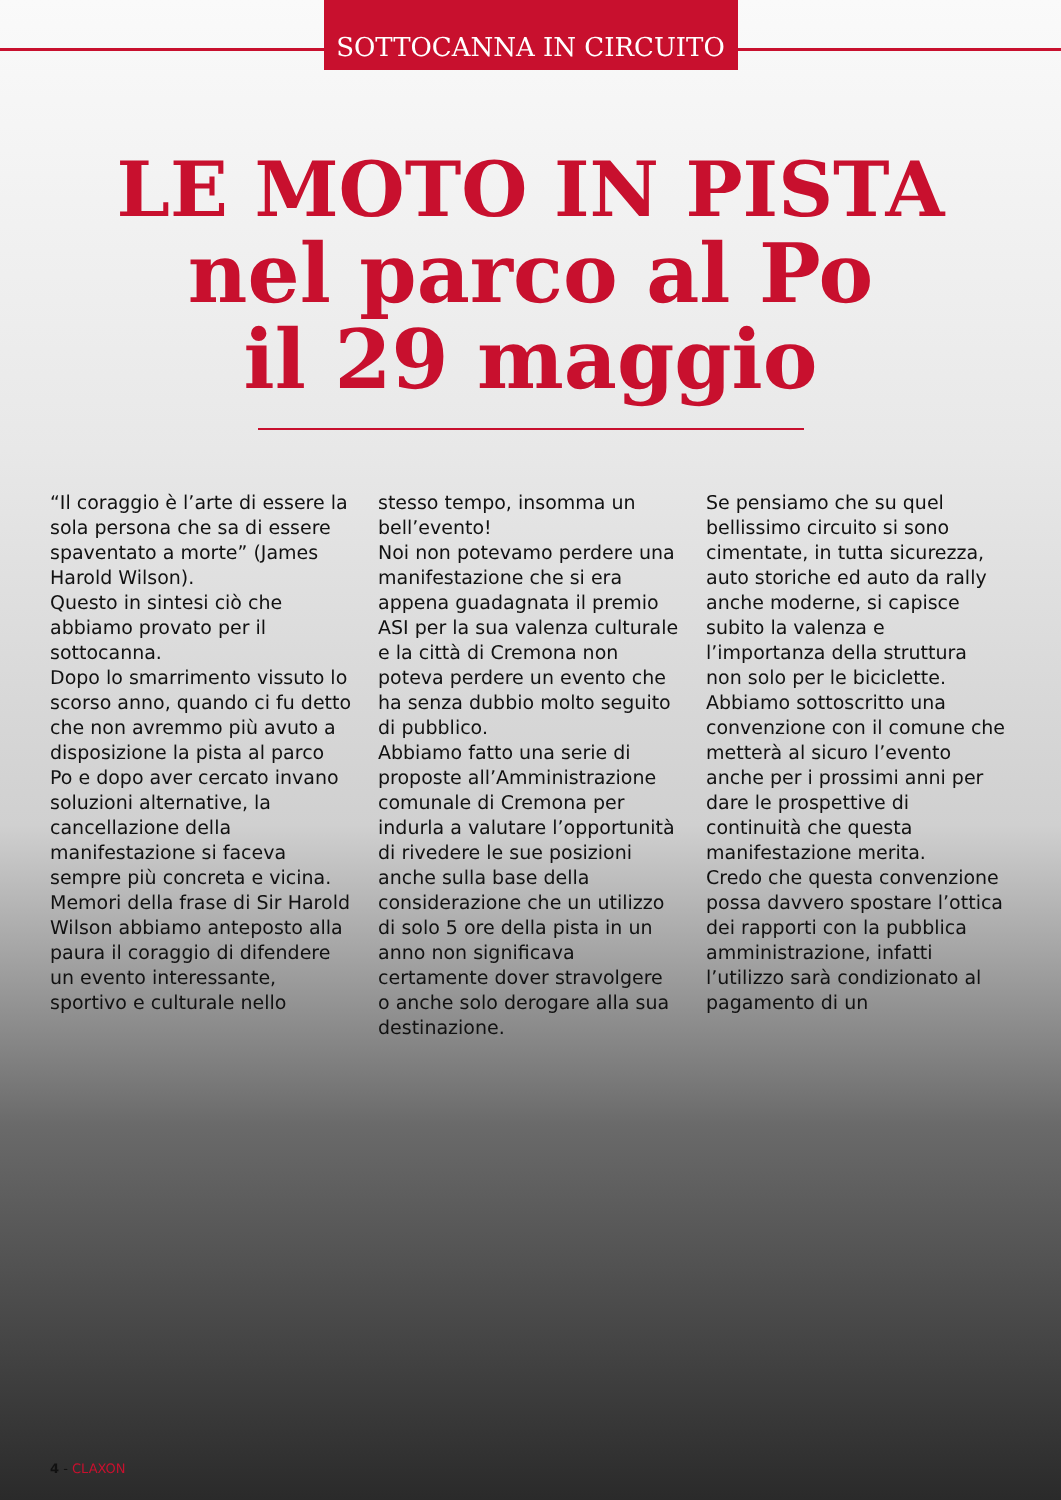SOTTOCANNA IN CIRCUITO
LE MOTO IN PISTA
nel parco al Po
il 29 maggio
“Il coraggio è l’arte di essere la sola persona che sa di essere spaventato a morte” (James Harold Wilson).
Questo in sintesi ciò che abbiamo provato per il sottocanna.
Dopo lo smarrimento vissuto lo scorso anno, quando ci fu detto che non avremmo più avuto a disposizione la pista al parco Po e dopo aver cercato invano soluzioni alternative, la cancellazione della manifestazione si faceva sempre più concreta e vicina.
Memori della frase di Sir Harold Wilson abbiamo anteposto alla paura il coraggio di difendere un evento interessante, sportivo e culturale nello stesso tempo, insomma un bell’evento!
Noi non potevamo perdere una manifestazione che si era appena guadagnata il premio ASI per la sua valenza culturale e la città di Cremona non poteva perdere un evento che ha senza dubbio molto seguito di pubblico.
Abbiamo fatto una serie di proposte all’Amministrazione comunale di Cremona per indurla a valutare l’opportunità di rivedere le sue posizioni anche sulla base della considerazione che un utilizzo di solo 5 ore della pista in un anno non significava certamente dover stravolgere o anche solo derogare alla sua destinazione.
Se pensiamo che su quel bellissimo circuito si sono cimentate, in tutta sicurezza, auto storiche ed auto da rally anche moderne, si capisce subito la valenza e l’importanza della struttura non solo per le biciclette.
Abbiamo sottoscritto una convenzione con il comune che metterà al sicuro l’evento anche per i prossimi anni per dare le prospettive di continuità che questa manifestazione merita.
Credo che questa convenzione possa davvero spostare l’ottica dei rapporti con la pubblica amministrazione, infatti l’utilizzo sarà condizionato al pagamento di un
4 - CLAXON